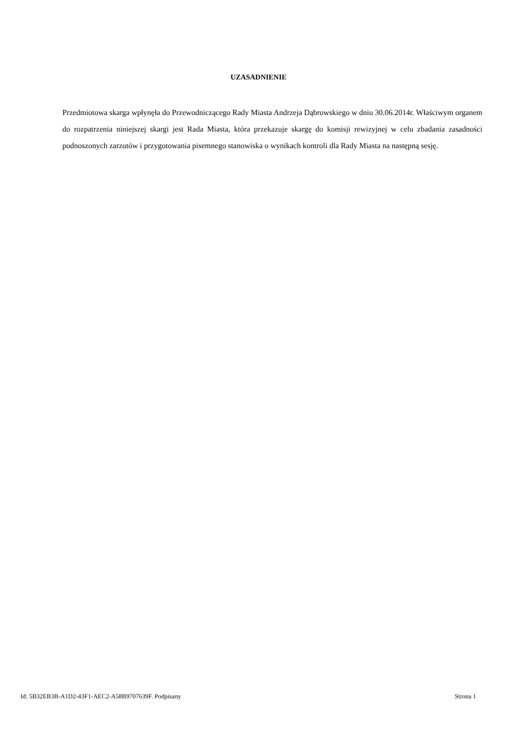UZASADNIENIE
Przedmiotowa skarga wpłynęła do Przewodniczącego Rady Miasta Andrzeja Dąbrowskiego w dniu 30.06.2014r. Właściwym organem do rozpatrzenia niniejszej skargi jest Rada Miasta, która przekazuje skargę do komisji rewizyjnej w celu zbadania zasadności podnoszonych zarzutów i przygotowania pisemnego stanowiska o wynikach kontroli dla Rady Miasta na następną sesję.
Id: 5B32EB3B-A1D2-43F1-AEC2-A58B9707639F. Podpisany Strona 1